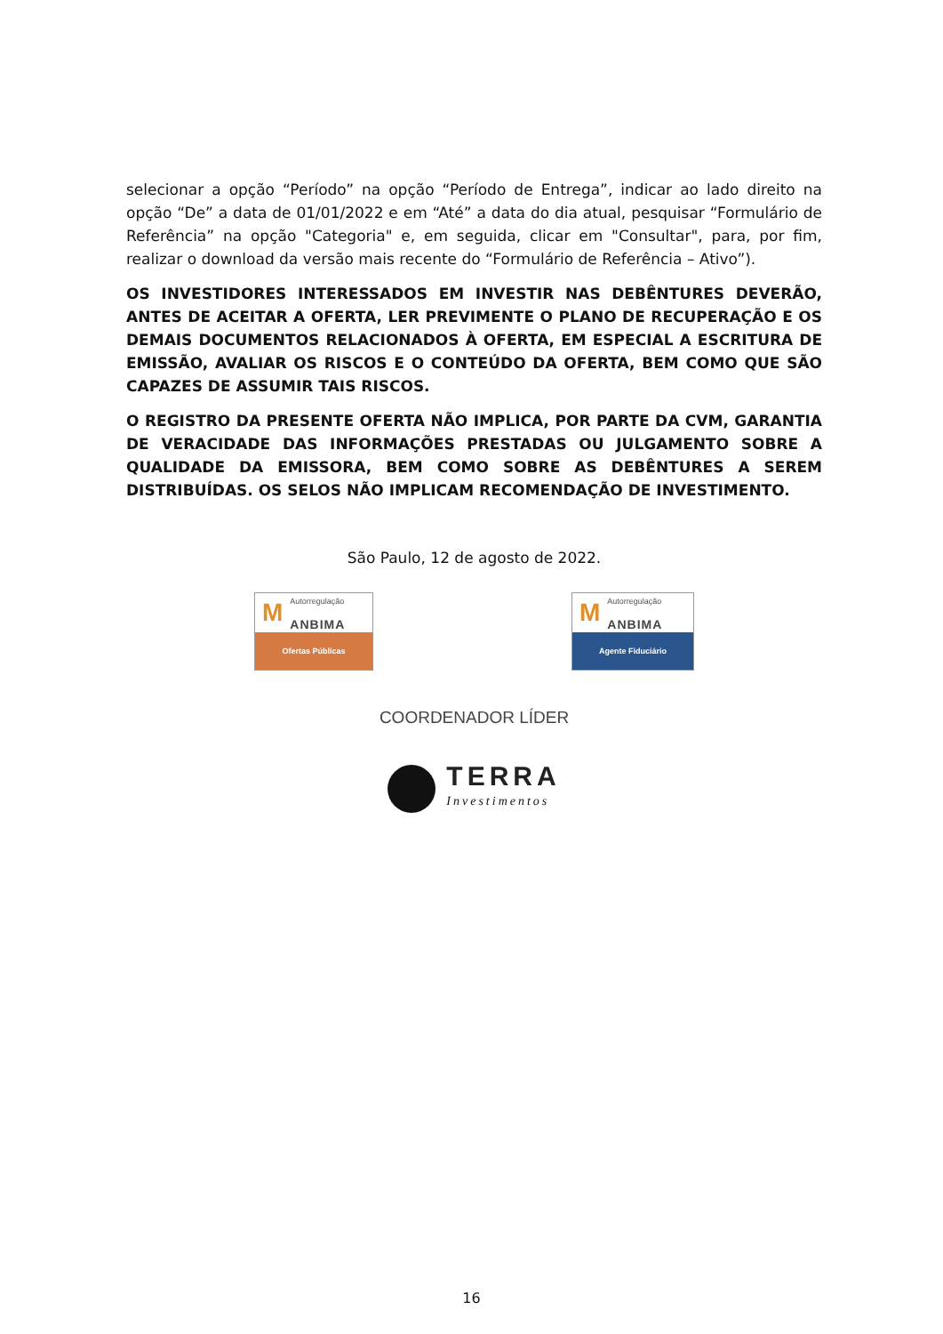selecionar a opção “Período” na opção “Período de Entrega”, indicar ao lado direito na opção “De” a data de 01/01/2022 e em “Até” a data do dia atual, pesquisar “Formulário de Referência” na opção "Categoria" e, em seguida, clicar em "Consultar", para, por fim, realizar o download da versão mais recente do “Formulário de Referência – Ativo”).
OS INVESTIDORES INTERESSADOS EM INVESTIR NAS DEBÊNTURES DEVERÃO, ANTES DE ACEITAR A OFERTA, LER PREVIMENTE O PLANO DE RECUPERAÇÃO E OS DEMAIS DOCUMENTOS RELACIONADOS À OFERTA, EM ESPECIAL A ESCRITURA DE EMISSÃO, AVALIAR OS RISCOS E O CONTEÚDO DA OFERTA, BEM COMO QUE SÃO CAPAZES DE ASSUMIR TAIS RISCOS.
O REGISTRO DA PRESENTE OFERTA NÃO IMPLICA, POR PARTE DA CVM, GARANTIA DE VERACIDADE DAS INFORMAÇÕES PRESTADAS OU JULGAMENTO SOBRE A QUALIDADE DA EMISSORA, BEM COMO SOBRE AS DEBÊNTURES A SEREM DISTRIBUÍDAS. OS SELOS NÃO IMPLICAM RECOMENDAÇÃO DE INVESTIMENTO.
São Paulo, 12 de agosto de 2022.
M Autorregulação
ANBIMA
Ofertas Públicas
M Autorregulação
ANBIMA
Agente Fiduciário
COORDENADOR LÍDER
TERRA
Investimentos
16